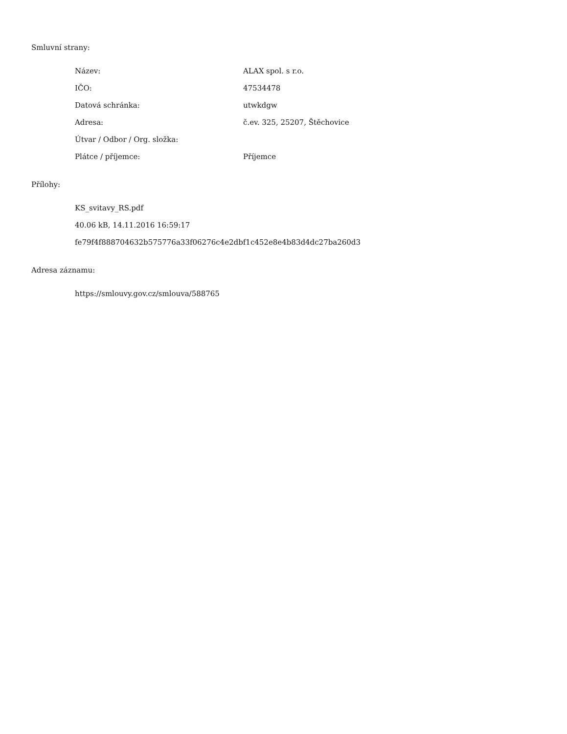Smluvní strany:
| Název: | ALAX spol. s r.o. |
| IČO: | 47534478 |
| Datová schránka: | utwkdgw |
| Adresa: | č.ev. 325, 25207, Štěchovice |
| Útvar / Odbor / Org. složka: | |
| Plátce / příjemce: | Příjemce |
Přílohy:
KS_svitavy_RS.pdf
40.06 kB, 14.11.2016 16:59:17
fe79f4f888704632b575776a33f06276c4e2dbf1c452e8e4b83d4dc27ba260d3
Adresa záznamu:
https://smlouvy.gov.cz/smlouva/588765